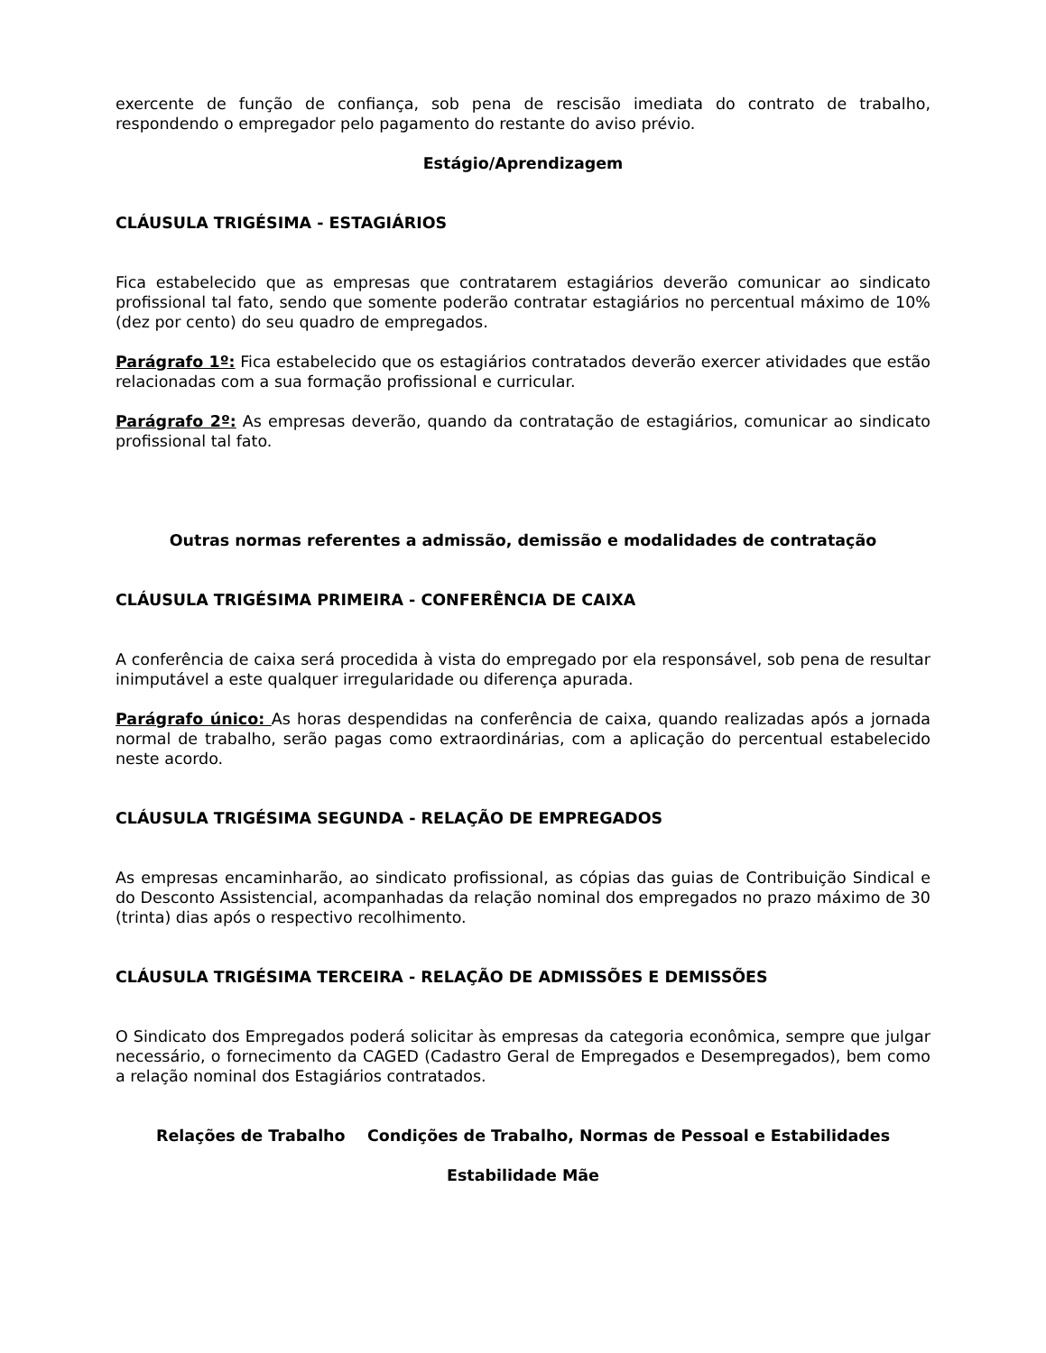exercente de função de confiança, sob pena de rescisão imediata do contrato de trabalho, respondendo o empregador pelo pagamento do restante do aviso prévio.
Estágio/Aprendizagem
CLÁUSULA TRIGÉSIMA - ESTAGIÁRIOS
Fica estabelecido que as empresas que contratarem estagiários deverão comunicar ao sindicato profissional tal fato, sendo que somente poderão contratar estagiários no percentual máximo de 10% (dez por cento) do seu quadro de empregados.
Parágrafo 1º: Fica estabelecido que os estagiários contratados deverão exercer atividades que estão relacionadas com a sua formação profissional e curricular.
Parágrafo 2º: As empresas deverão, quando da contratação de estagiários, comunicar ao sindicato profissional tal fato.
Outras normas referentes a admissão, demissão e modalidades de contratação
CLÁUSULA TRIGÉSIMA PRIMEIRA - CONFERÊNCIA DE CAIXA
A conferência de caixa será procedida à vista do empregado por ela responsável, sob pena de resultar inimputável a este qualquer irregularidade ou diferença apurada.
Parágrafo único: As horas despendidas na conferência de caixa, quando realizadas após a jornada normal de trabalho, serão pagas como extraordinárias, com a aplicação do percentual estabelecido neste acordo.
CLÁUSULA TRIGÉSIMA SEGUNDA - RELAÇÃO DE EMPREGADOS
As empresas encaminharão, ao sindicato profissional, as cópias das guias de Contribuição Sindical e do Desconto Assistencial, acompanhadas da relação nominal dos empregados no prazo máximo de 30 (trinta) dias após o respectivo recolhimento.
CLÁUSULA TRIGÉSIMA TERCEIRA - RELAÇÃO DE ADMISSÕES E DEMISSÕES
O Sindicato dos Empregados poderá solicitar às empresas da categoria econômica, sempre que julgar necessário, o fornecimento da CAGED (Cadastro Geral de Empregados e Desempregados), bem como a relação nominal dos Estagiários contratados.
Relações de Trabalho Condições de Trabalho, Normas de Pessoal e Estabilidades
Estabilidade Mãe